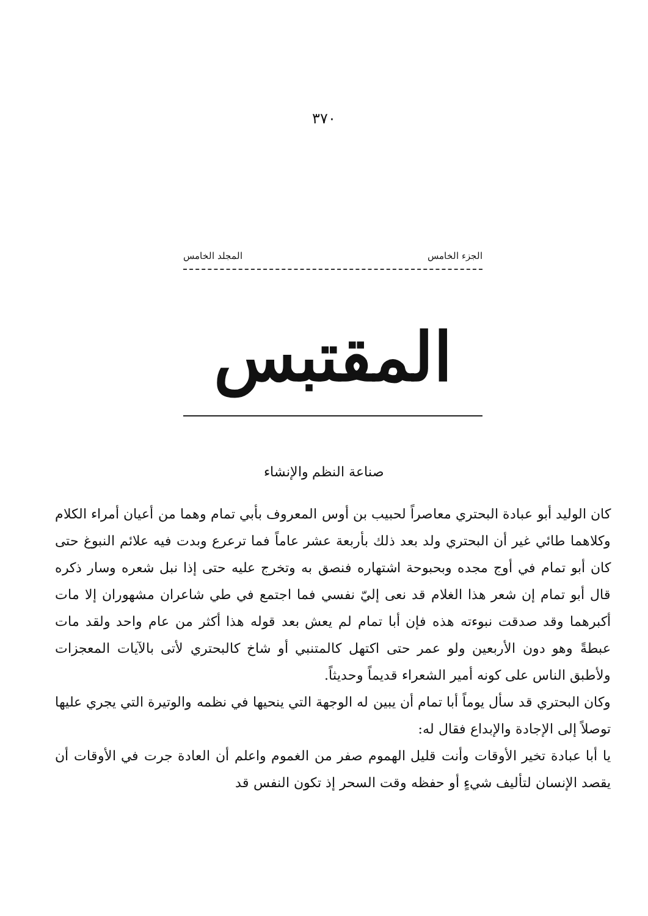٣٧٠
الجزء الخامس المجلد الخامس
المقتبس
صناعة النظم والإنشاء
كان الوليد أبو عبادة البحتري معاصراً لحبيب بن أوس المعروف بأبي تمام وهما من أعيان أمراء الكلام وكلاهما طائي غير أن البحتري ولد بعد ذلك بأربعة عشر عاماً فما ترعرع وبدت فيه علائم النبوغ حتى كان أبو تمام في أوج مجده وبحبوحة اشتهاره فنصق به وتخرج عليه حتى إذا نبل شعره وسار ذكره قال أبو تمام إن شعر هذا الغلام قد نعى إليّ نفسي فما اجتمع في طي شاعران مشهوران إلا مات أكبرهما وقد صدقت نبوءته هذه فإن أبا تمام لم يعش بعد قوله هذا أكثر من عام واحد ولقد مات عبطةً وهو دون الأربعين ولو عمر حتى اكتهل كالمتنبي أو شاخ كالبحتري لأتى بالآيات المعجزات ولأطبق الناس على كونه أمير الشعراء قديماً وحديثاً.
وكان البحتري قد سأل يوماً أبا تمام أن يبين له الوجهة التي ينحيها في نظمه والوتيرة التي يجري عليها توصلاً إلى الإجادة والإبداع فقال له:
يا أبا عبادة تخير الأوقات وأنت قليل الهموم صفر من الغموم واعلم أن العادة جرت في الأوقات أن يقصد الإنسان لتأليف شيءٍ أو حفظه وقت السحر إذ تكون النفس قد